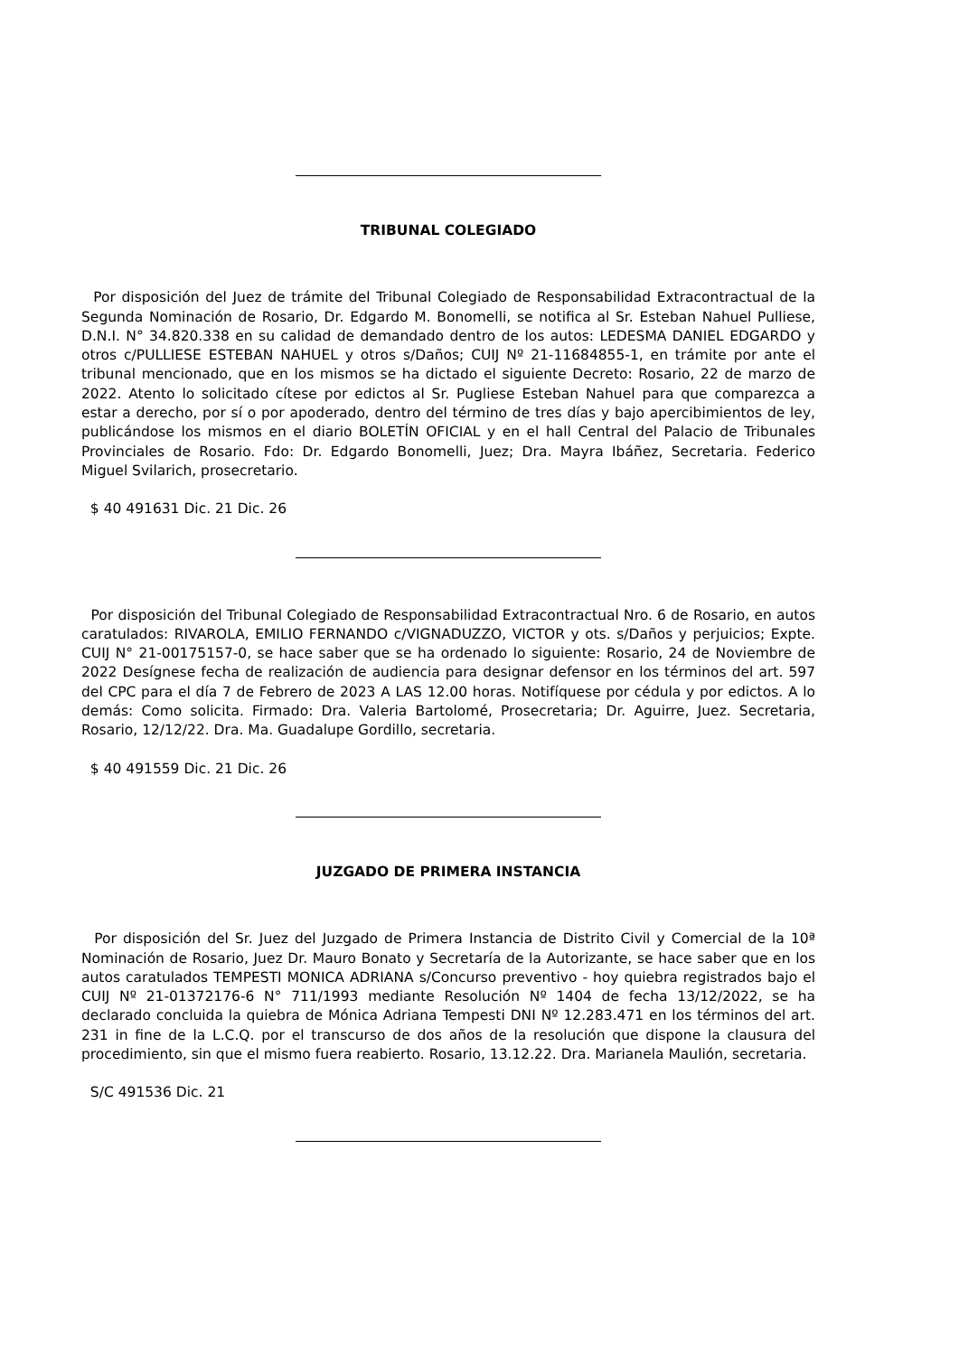TRIBUNAL COLEGIADO
Por disposición del Juez de trámite del Tribunal Colegiado de Responsabilidad Extracontractual de la Segunda Nominación de Rosario, Dr. Edgardo M. Bonomelli, se notifica al Sr. Esteban Nahuel Pulliese, D.N.I. N° 34.820.338 en su calidad de demandado dentro de los autos: LEDESMA DANIEL EDGARDO y otros c/PULLIESE ESTEBAN NAHUEL y otros s/Daños; CUIJ Nº 21-11684855-1, en trámite por ante el tribunal mencionado, que en los mismos se ha dictado el siguiente Decreto: Rosario, 22 de marzo de 2022. Atento lo solicitado cítese por edictos al Sr. Pugliese Esteban Nahuel para que comparezca a estar a derecho, por sí o por apoderado, dentro del término de tres días y bajo apercibimientos de ley, publicándose los mismos en el diario BOLETÍN OFICIAL y en el hall Central del Palacio de Tribunales Provinciales de Rosario. Fdo: Dr. Edgardo Bonomelli, Juez; Dra. Mayra Ibáñez, Secretaria. Federico Miguel Svilarich, prosecretario.
$ 40 491631 Dic. 21 Dic. 26
Por disposición del Tribunal Colegiado de Responsabilidad Extracontractual Nro. 6 de Rosario, en autos caratulados: RIVAROLA, EMILIO FERNANDO c/VIGNADUZZO, VICTOR y ots. s/Daños y perjuicios; Expte. CUIJ N° 21-00175157-0, se hace saber que se ha ordenado lo siguiente: Rosario, 24 de Noviembre de 2022 Desígnese fecha de realización de audiencia para designar defensor en los términos del art. 597 del CPC para el día 7 de Febrero de 2023 A LAS 12.00 horas. Notifíquese por cédula y por edictos. A lo demás: Como solicita. Firmado: Dra. Valeria Bartolomé, Prosecretaria; Dr. Aguirre, Juez. Secretaria, Rosario, 12/12/22. Dra. Ma. Guadalupe Gordillo, secretaria.
$ 40 491559 Dic. 21 Dic. 26
JUZGADO DE PRIMERA INSTANCIA
Por disposición del Sr. Juez del Juzgado de Primera Instancia de Distrito Civil y Comercial de la 10ª Nominación de Rosario, Juez Dr. Mauro Bonato y Secretaría de la Autorizante, se hace saber que en los autos caratulados TEMPESTI MONICA ADRIANA s/Concurso preventivo - hoy quiebra registrados bajo el CUIJ Nº 21-01372176-6 N° 711/1993 mediante Resolución Nº 1404 de fecha 13/12/2022, se ha declarado concluida la quiebra de Mónica Adriana Tempesti DNI Nº 12.283.471 en los términos del art. 231 in fine de la L.C.Q. por el transcurso de dos años de la resolución que dispone la clausura del procedimiento, sin que el mismo fuera reabierto. Rosario, 13.12.22. Dra. Marianela Maulión, secretaria.
S/C 491536 Dic. 21